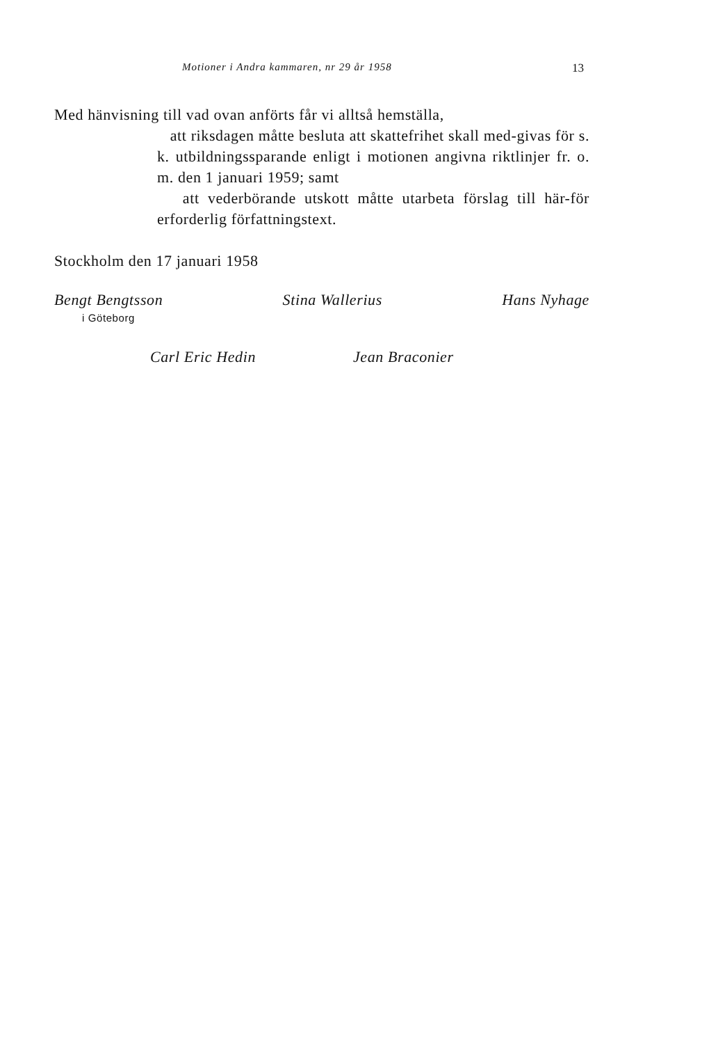Motioner i Andra kammaren, nr 29 år 1958 13
Med hänvisning till vad ovan anförts får vi alltså hemställa,
att riksdagen måtte besluta att skattefrihet skall med-givas för s. k. utbildningssparande enligt i motionen angivna riktlinjer fr. o. m. den 1 januari 1959; samt
att vederbörande utskott måtte utarbeta förslag till här-för erforderlig författningstext.
Stockholm den 17 januari 1958
Bengt Bengtsson
i Göteborg
Stina Wallerius Hans Nyhage
Carl Eric Hedin Jean Braconier